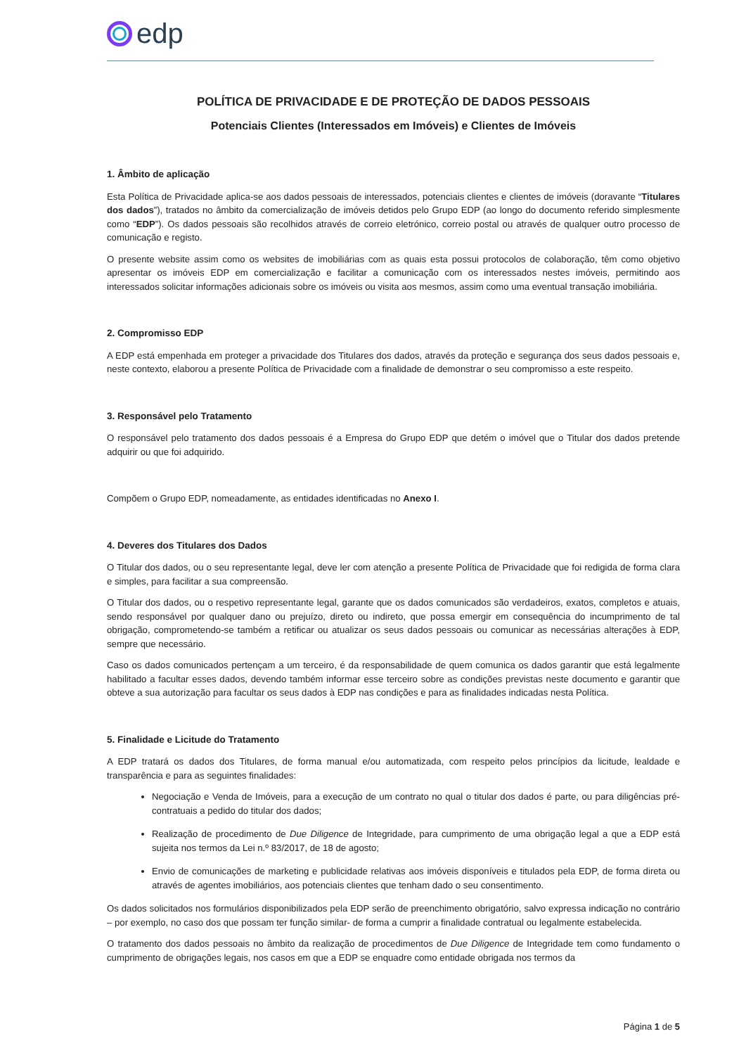edp
POLÍTICA DE PRIVACIDADE E DE PROTEÇÃO DE DADOS PESSOAIS
Potenciais Clientes (Interessados em Imóveis) e Clientes de Imóveis
1. Âmbito de aplicação
Esta Política de Privacidade aplica-se aos dados pessoais de interessados, potenciais clientes e clientes de imóveis (doravante “Titulares dos dados”), tratados no âmbito da comercialização de imóveis detidos pelo Grupo EDP (ao longo do documento referido simplesmente como “EDP”). Os dados pessoais são recolhidos através de correio eletrónico, correio postal ou através de qualquer outro processo de comunicação e registo.
O presente website assim como os websites de imobiliárias com as quais esta possui protocolos de colaboração, têm como objetivo apresentar os imóveis EDP em comercialização e facilitar a comunicação com os interessados nestes imóveis, permitindo aos interessados solicitar informações adicionais sobre os imóveis ou visita aos mesmos, assim como uma eventual transação imobiliária.
2. Compromisso EDP
A EDP está empenhada em proteger a privacidade dos Titulares dos dados, através da proteção e segurança dos seus dados pessoais e, neste contexto, elaborou a presente Política de Privacidade com a finalidade de demonstrar o seu compromisso a este respeito.
3. Responsável pelo Tratamento
O responsável pelo tratamento dos dados pessoais é a Empresa do Grupo EDP que detém o imóvel que o Titular dos dados pretende adquirir ou que foi adquirido.
Compõem o Grupo EDP, nomeadamente, as entidades identificadas no Anexo I.
4. Deveres dos Titulares dos Dados
O Titular dos dados, ou o seu representante legal, deve ler com atenção a presente Política de Privacidade que foi redigida de forma clara e simples, para facilitar a sua compreensão.
O Titular dos dados, ou o respetivo representante legal, garante que os dados comunicados são verdadeiros, exatos, completos e atuais, sendo responsável por qualquer dano ou prejuízo, direto ou indireto, que possa emergir em consequência do incumprimento de tal obrigação, comprometendo-se também a retificar ou atualizar os seus dados pessoais ou comunicar as necessárias alterações à EDP, sempre que necessário.
Caso os dados comunicados pertençam a um terceiro, é da responsabilidade de quem comunica os dados garantir que está legalmente habilitado a facultar esses dados, devendo também informar esse terceiro sobre as condições previstas neste documento e garantir que obteve a sua autorização para facultar os seus dados à EDP nas condições e para as finalidades indicadas nesta Política.
5. Finalidade e Licitude do Tratamento
A EDP tratará os dados dos Titulares, de forma manual e/ou automatizada, com respeito pelos princípios da licitude, lealdade e transparência e para as seguintes finalidades:
Negociação e Venda de Imóveis, para a execução de um contrato no qual o titular dos dados é parte, ou para diligências pré-contratuais a pedido do titular dos dados;
Realização de procedimento de Due Diligence de Integridade, para cumprimento de uma obrigação legal a que a EDP está sujeita nos termos da Lei n.º 83/2017, de 18 de agosto;
Envio de comunicações de marketing e publicidade relativas aos imóveis disponíveis e titulados pela EDP, de forma direta ou através de agentes imobiliários, aos potenciais clientes que tenham dado o seu consentimento.
Os dados solicitados nos formulários disponibilizados pela EDP serão de preenchimento obrigatório, salvo expressa indicação no contrário – por exemplo, no caso dos que possam ter função similar- de forma a cumprir a finalidade contratual ou legalmente estabelecida.
O tratamento dos dados pessoais no âmbito da realização de procedimentos de Due Diligence de Integridade tem como fundamento o cumprimento de obrigações legais, nos casos em que a EDP se enquadre como entidade obrigada nos termos da
Página 1 de 5